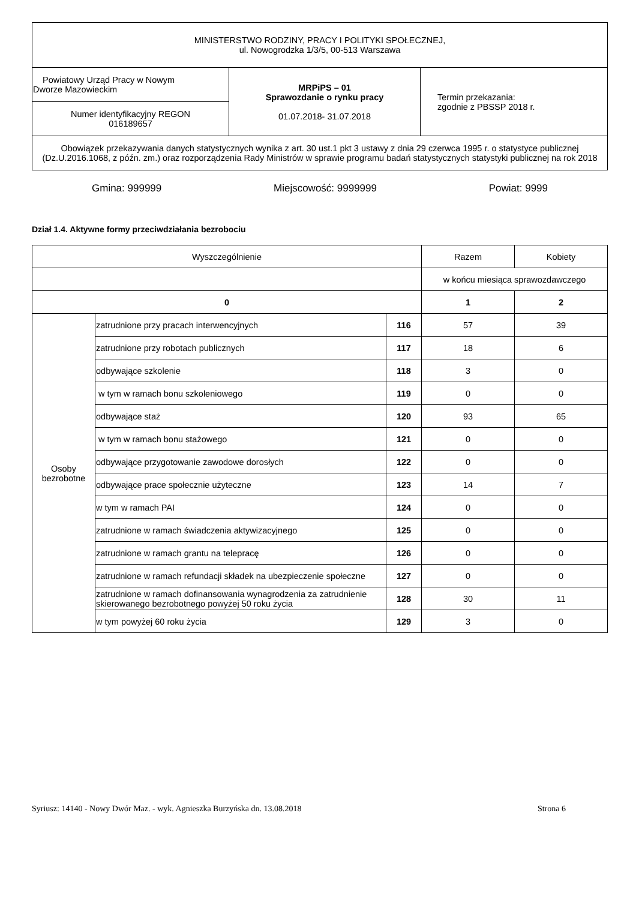| MINISTERSTWO RODZINY, PRACY I POLITYKI SPOŁECZNEJ, ul. Nowogrodzka 1/3/5, 00-513 Warszawa | | |
| Powiatowy Urząd Pracy w Nowym Dworze Mazowieckim | MRPiPS – 01 Sprawozdanie o rynku pracy 01.07.2018- 31.07.2018 | Termin przekazania: zgodnie z PBSSP 2018 r. |
| Numer identyfikacyjny REGON 016189657 | | |
| Obowiązek przekazywania danych statystycznych wynika z art. 30 ust.1 pkt 3 ustawy z dnia 29 czerwca 1995 r. o statystyce publicznej (Dz.U.2016.1068, z późn. zm.) oraz rozporządzenia Rady Ministrów w sprawie programu badań statystycznych statystyki publicznej na rok 2018 | | |
Gmina: 999999 Miejscowość: 9999999 Powiat: 9999
Dział 1.4. Aktywne formy przeciwdziałania bezrobociu
| Wyszczególnienie | | | Razem | Kobiety |
| | | | w końcu miesiąca sprawozdawczego | |
| 0 | | | 1 | 2 |
| Osoby bezrobotne | zatrudnione przy pracach interwencyjnych | 116 | 57 | 39 |
| | zatrudnione przy robotach publicznych | 117 | 18 | 6 |
| | odbywające szkolenie | 118 | 3 | 0 |
| | w tym w ramach bonu szkoleniowego | 119 | 0 | 0 |
| | odbywające staż | 120 | 93 | 65 |
| | w tym w ramach bonu stażowego | 121 | 0 | 0 |
| | odbywające przygotowanie zawodowe dorosłych | 122 | 0 | 0 |
| | odbywające prace społecznie użyteczne | 123 | 14 | 7 |
| | w tym w ramach PAI | 124 | 0 | 0 |
| | zatrudnione w ramach świadczenia aktywizacyjnego | 125 | 0 | 0 |
| | zatrudnione w ramach grantu na telepracę | 126 | 0 | 0 |
| | zatrudnione w ramach refundacji składek na ubezpieczenie społeczne | 127 | 0 | 0 |
| | zatrudnione w ramach dofinansowania wynagrodzenia za zatrudnienie skierowanego bezrobotnego powyżej 50 roku życia | 128 | 30 | 11 |
| | w tym powyżej 60 roku życia | 129 | 3 | 0 |
Syriusz: 14140 - Nowy Dwór Maz. - wyk. Agnieszka Burzyńska dn. 13.08.2018 Strona 6